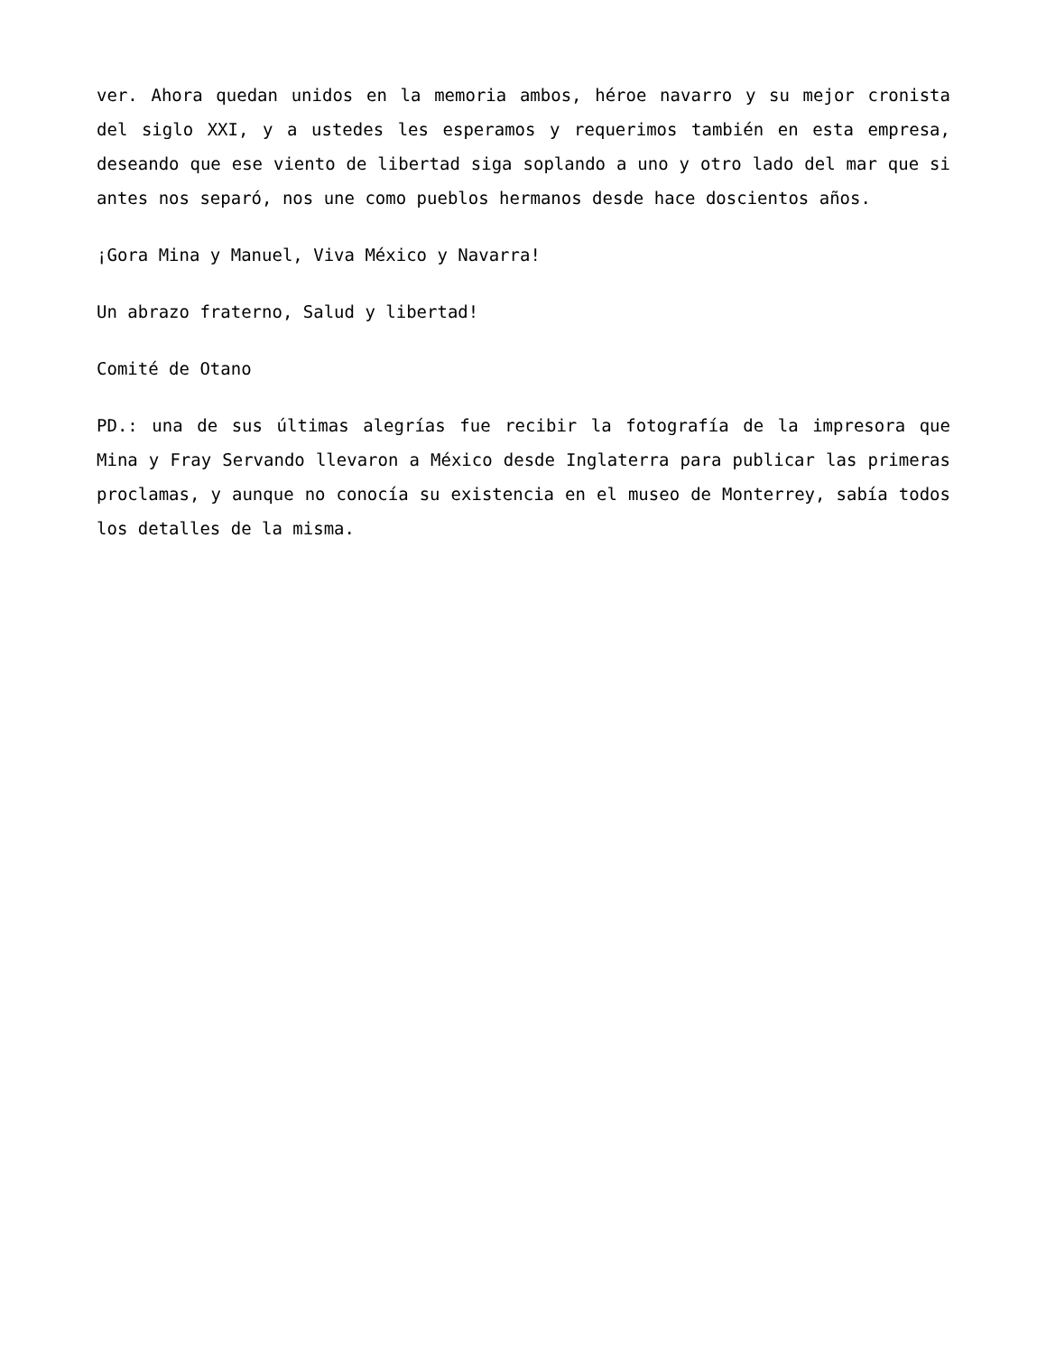ver. Ahora quedan unidos en la memoria ambos, héroe navarro y su mejor cronista del siglo XXI, y a ustedes les esperamos y requerimos también en esta empresa, deseando que ese viento de libertad siga soplando a uno y otro lado del mar que si antes nos separó, nos une como pueblos hermanos desde hace doscientos años.
¡Gora Mina y Manuel, Viva México y Navarra!
Un abrazo fraterno, Salud y libertad!
Comité de Otano
PD.: una de sus últimas alegrías fue recibir la fotografía de la impresora que Mina y Fray Servando llevaron a México desde Inglaterra para publicar las primeras proclamas, y aunque no conocía su existencia en el museo de Monterrey, sabía todos los detalles de la misma.